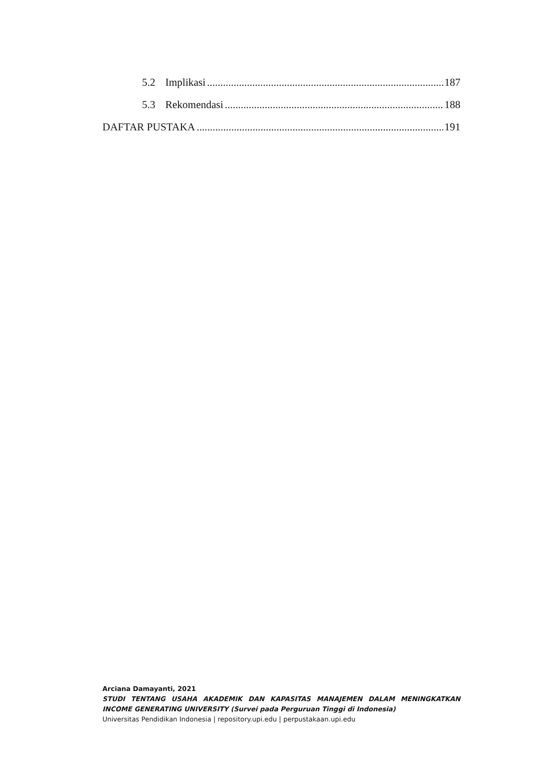5.2 Implikasi 187
5.3 Rekomendasi 188
DAFTAR PUSTAKA 191
Arciana Damayanti, 2021
STUDI TENTANG USAHA AKADEMIK DAN KAPASITAS MANAJEMEN DALAM MENINGKATKAN
INCOME GENERATING UNIVERSITY (Survei pada Perguruan Tinggi di Indonesia)
Universitas Pendidikan Indonesia | repository.upi.edu | perpustakaan.upi.edu